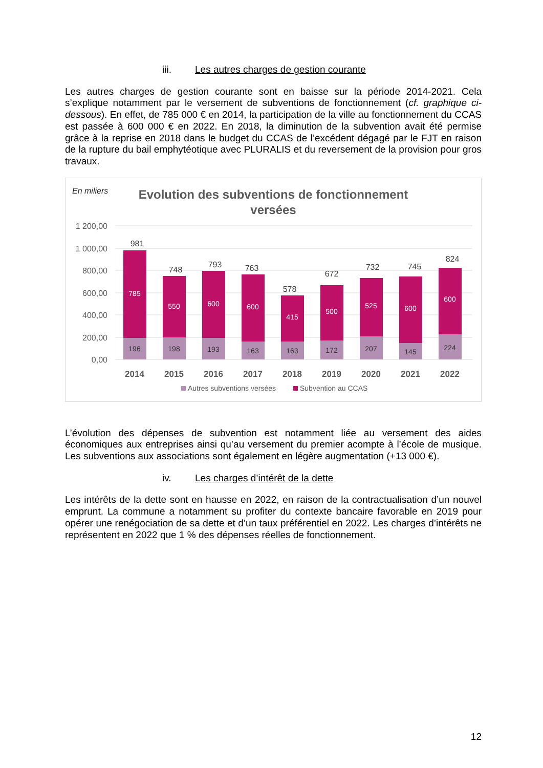iii. Les autres charges de gestion courante
Les autres charges de gestion courante sont en baisse sur la période 2014-2021. Cela s’explique notamment par le versement de subventions de fonctionnement (cf. graphique ci-dessous). En effet, de 785 000 € en 2014, la participation de la ville au fonctionnement du CCAS est passée à 600 000 € en 2022. En 2018, la diminution de la subvention avait été permise grâce à la reprise en 2018 dans le budget du CCAS de l’excédent dégagé par le FJT en raison de la rupture du bail emphytéotique avec PLURALIS et du reversement de la provision pour gros travaux.
En miliers
Evolution des subventions de fonctionnement
versées
1 200,00
1 000,00
800,00
600,00
400,00
200,00
0,00
785
196
981
2014
550
198
748
2015
600
193
793
2016
600
163
763
2017
415
163
578
2018
500
172
672
2019
525
207
732
2020
600
145
745
2021
600
224
824
2022
Autres subventions versées
Subvention au CCAS
L’évolution des dépenses de subvention est notamment liée au versement des aides économiques aux entreprises ainsi qu’au versement du premier acompte à l’école de musique. Les subventions aux associations sont également en légère augmentation (+13 000 €).
iv. Les charges d’intérêt de la dette
Les intérêts de la dette sont en hausse en 2022, en raison de la contractualisation d’un nouvel emprunt. La commune a notamment su profiter du contexte bancaire favorable en 2019 pour opérer une renégociation de sa dette et d’un taux préférentiel en 2022. Les charges d’intérêts ne représentent en 2022 que 1 % des dépenses réelles de fonctionnement.
12